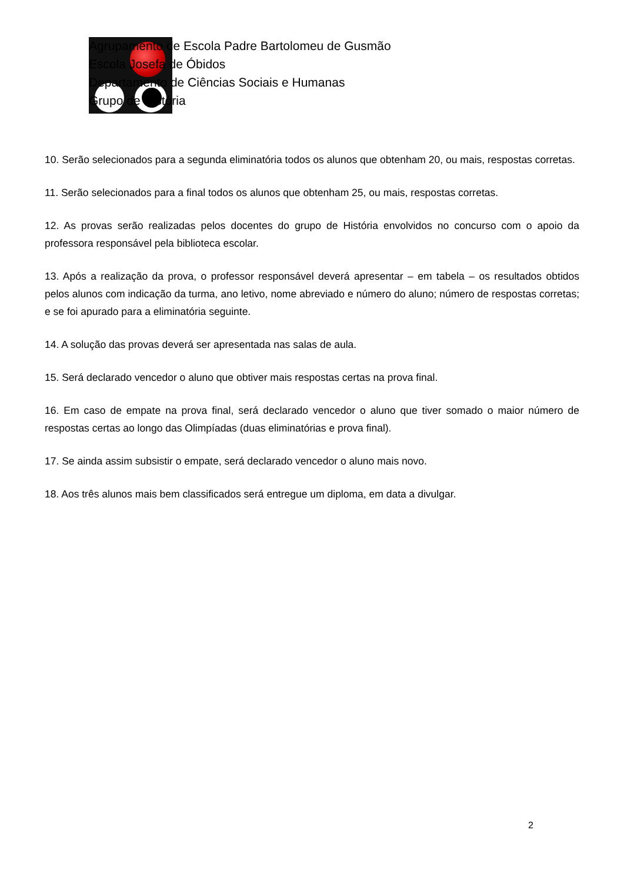Agrupamento de Escola Padre Bartolomeu de Gusmão
Escola Josefa de Óbidos
Departamento de Ciências Sociais e Humanas
Grupo de História
10. Serão selecionados para a segunda eliminatória todos os alunos que obtenham 20, ou mais, respostas corretas.
11. Serão selecionados para a final todos os alunos que obtenham 25, ou mais, respostas corretas.
12. As provas serão realizadas pelos docentes do grupo de História envolvidos no concurso com o apoio da professora responsável pela biblioteca escolar.
13. Após a realização da prova, o professor responsável deverá apresentar – em tabela – os resultados obtidos pelos alunos com indicação da turma, ano letivo, nome abreviado e número do aluno; número de respostas corretas; e se foi apurado para a eliminatória seguinte.
14. A solução das provas deverá ser apresentada nas salas de aula.
15. Será declarado vencedor o aluno que obtiver mais respostas certas na prova final.
16. Em caso de empate na prova final, será declarado vencedor o aluno que tiver somado o maior número de respostas certas ao longo das Olimpíadas (duas eliminatórias e prova final).
17. Se ainda assim subsistir o empate, será declarado vencedor o aluno mais novo.
18. Aos três alunos mais bem classificados será entregue um diploma, em data a divulgar.
2